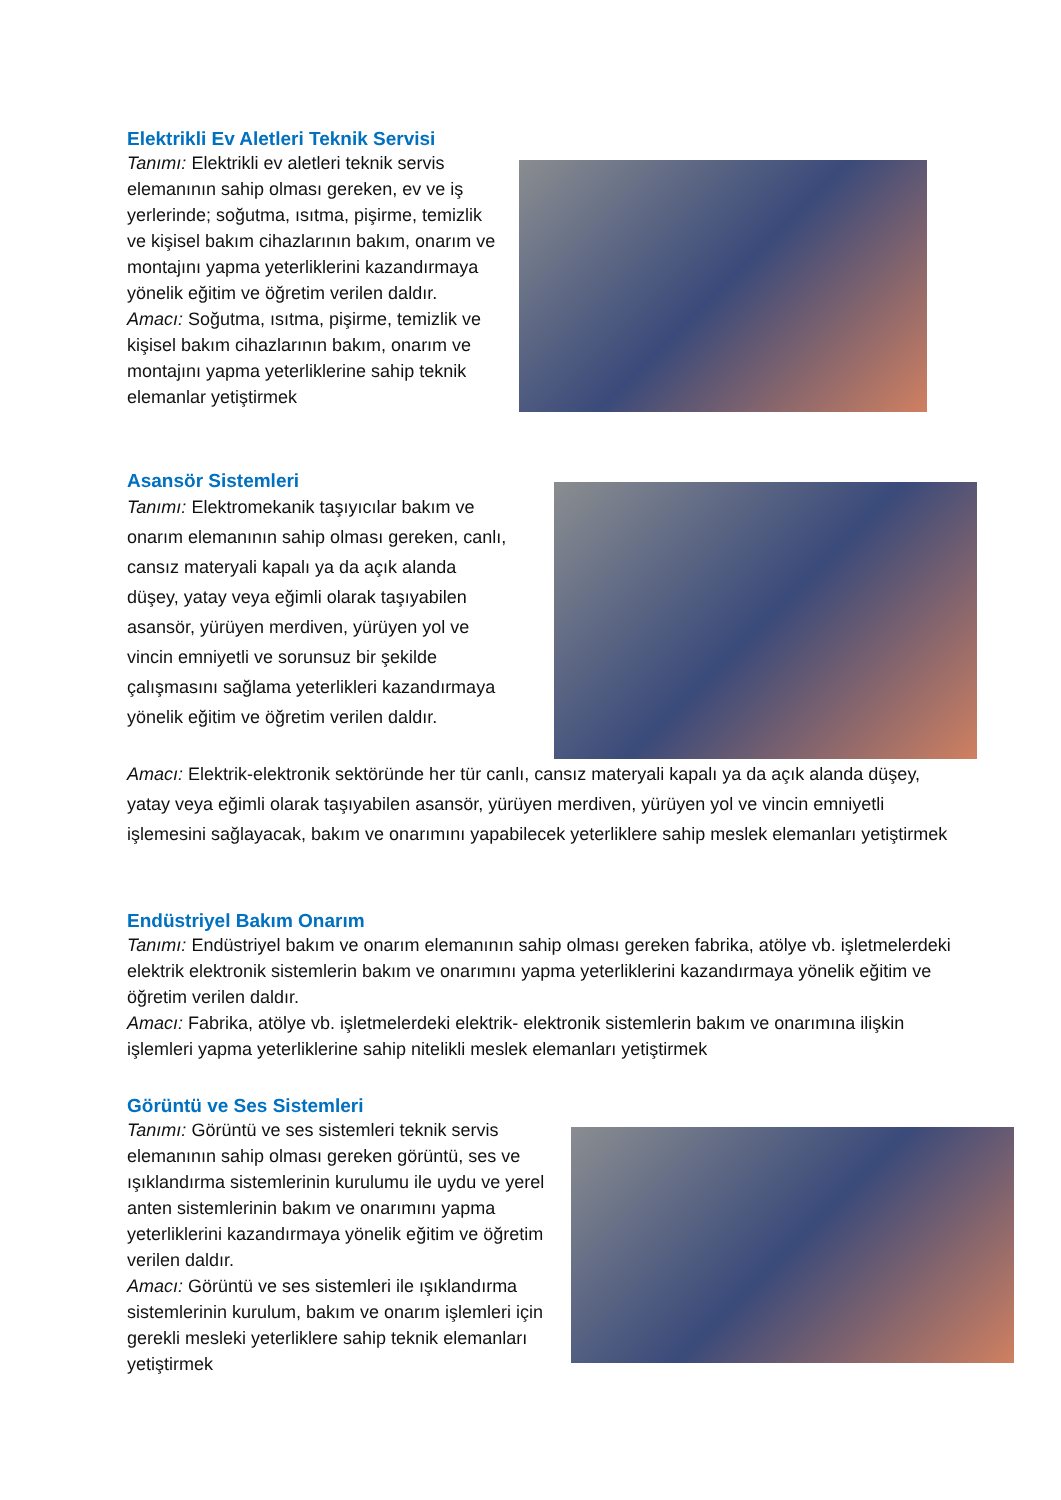Elektrikli Ev Aletleri Teknik Servisi
Tanımı: Elektrikli ev aletleri teknik servis elemanının sahip olması gereken, ev ve iş yerlerinde; soğutma, ısıtma, pişirme, temizlik ve kişisel bakım cihazlarının bakım, onarım ve montajını yapma yeterliklerini kazandırmaya yönelik eğitim ve öğretim verilen daldır.
Amacı: Soğutma, ısıtma, pişirme, temizlik ve kişisel bakım cihazlarının bakım, onarım ve montajını yapma yeterliklerine sahip teknik elemanlar yetiştirmek
Asansör Sistemleri
Tanımı: Elektromekanik taşıyıcılar bakım ve onarım elemanının sahip olması gereken, canlı, cansız materyali kapalı ya da açık alanda düşey, yatay veya eğimli olarak taşıyabilen asansör, yürüyen merdiven, yürüyen yol ve vincin emniyetli ve sorunsuz bir şekilde çalışmasını sağlama yeterlikleri kazandırmaya yönelik eğitim ve öğretim verilen daldır.
Amacı: Elektrik-elektronik sektöründe her tür canlı, cansız materyali kapalı ya da açık alanda düşey, yatay veya eğimli olarak taşıyabilen asansör, yürüyen merdiven, yürüyen yol ve vincin emniyetli işlemesini sağlayacak, bakım ve onarımını yapabilecek yeterliklere sahip meslek elemanları yetiştirmek
Endüstriyel Bakım Onarım
Tanımı: Endüstriyel bakım ve onarım elemanının sahip olması gereken fabrika, atölye vb. işletmelerdeki elektrik elektronik sistemlerin bakım ve onarımını yapma yeterliklerini kazandırmaya yönelik eğitim ve öğretim verilen daldır.
Amacı: Fabrika, atölye vb. işletmelerdeki elektrik- elektronik sistemlerin bakım ve onarımına ilişkin işlemleri yapma yeterliklerine sahip nitelikli meslek elemanları yetiştirmek
Görüntü ve Ses Sistemleri
Tanımı: Görüntü ve ses sistemleri teknik servis elemanının sahip olması gereken görüntü, ses ve ışıklandırma sistemlerinin kurulumu ile uydu ve yerel anten sistemlerinin bakım ve onarımını yapma yeterliklerini kazandırmaya yönelik eğitim ve öğretim verilen daldır.
Amacı: Görüntü ve ses sistemleri ile ışıklandırma sistemlerinin kurulum, bakım ve onarım işlemleri için gerekli mesleki yeterliklere sahip teknik elemanları yetiştirmek